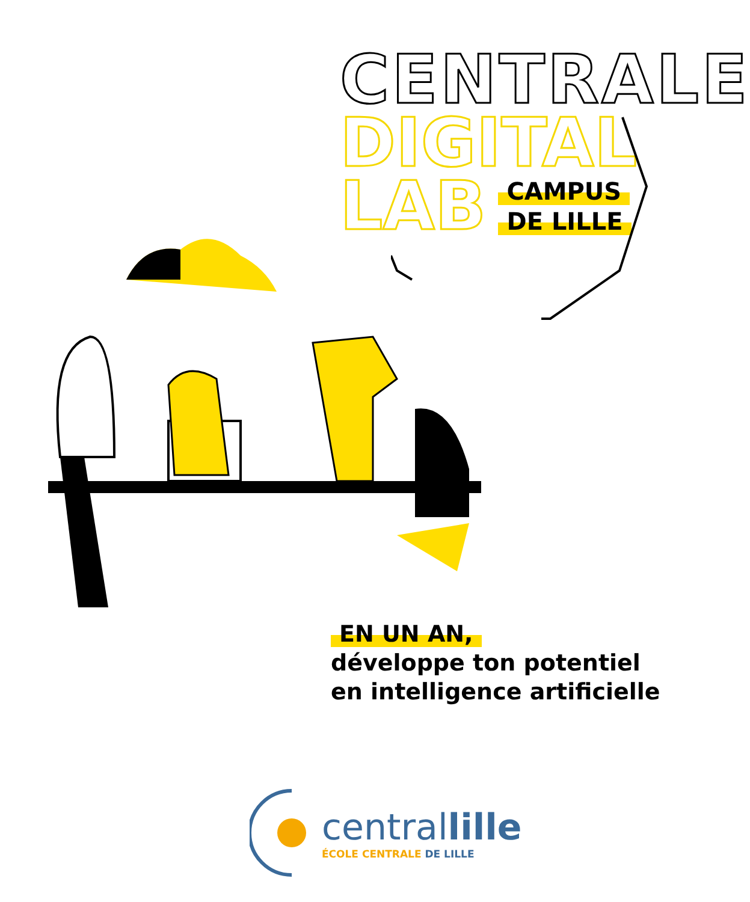CENTRALE
DIGITAL
LAB
CAMPUS
DE LILLE
EN UN AN,
développe ton potentiel
en intelligence artificielle
centrallille
ÉCOLE CENTRALE DE LILLE